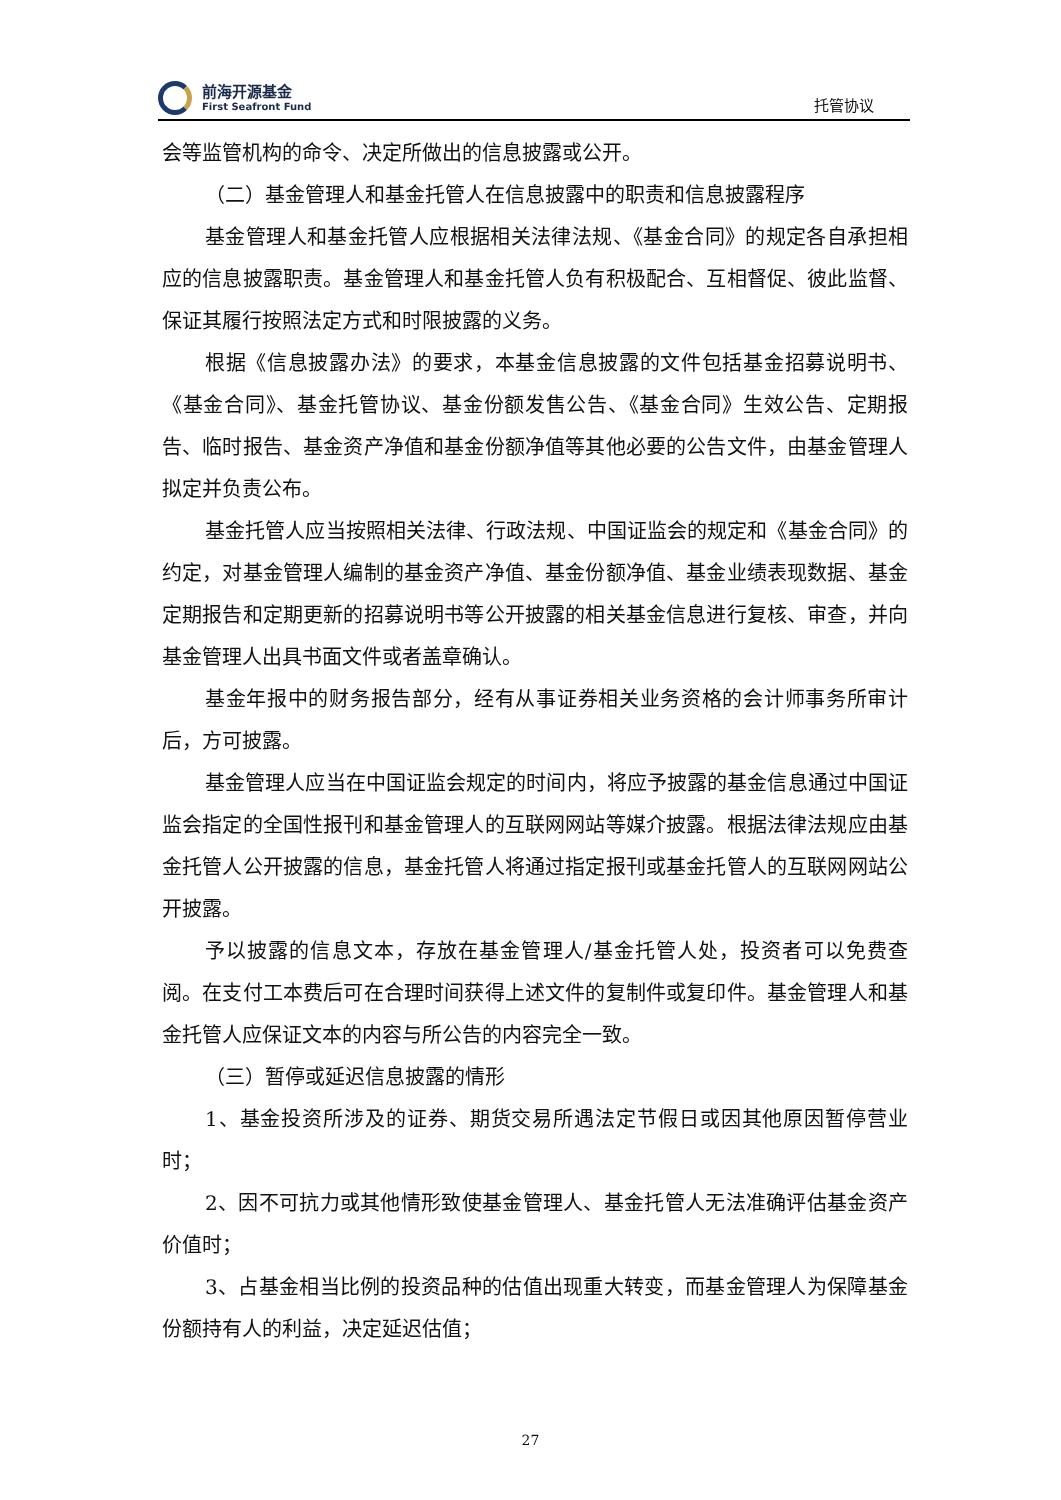前海开源基金
First Seafront Fund
托管协议
会等监管机构的命令、决定所做出的信息披露或公开。
（二）基金管理人和基金托管人在信息披露中的职责和信息披露程序
基金管理人和基金托管人应根据相关法律法规、《基金合同》的规定各自承担相应的信息披露职责。基金管理人和基金托管人负有积极配合、互相督促、彼此监督、保证其履行按照法定方式和时限披露的义务。
根据《信息披露办法》的要求，本基金信息披露的文件包括基金招募说明书、《基金合同》、基金托管协议、基金份额发售公告、《基金合同》生效公告、定期报告、临时报告、基金资产净值和基金份额净值等其他必要的公告文件，由基金管理人拟定并负责公布。
基金托管人应当按照相关法律、行政法规、中国证监会的规定和《基金合同》的约定，对基金管理人编制的基金资产净值、基金份额净值、基金业绩表现数据、基金定期报告和定期更新的招募说明书等公开披露的相关基金信息进行复核、审查，并向基金管理人出具书面文件或者盖章确认。
基金年报中的财务报告部分，经有从事证券相关业务资格的会计师事务所审计后，方可披露。
基金管理人应当在中国证监会规定的时间内，将应予披露的基金信息通过中国证监会指定的全国性报刊和基金管理人的互联网网站等媒介披露。根据法律法规应由基金托管人公开披露的信息，基金托管人将通过指定报刊或基金托管人的互联网网站公开披露。
予以披露的信息文本，存放在基金管理人/基金托管人处，投资者可以免费查阅。在支付工本费后可在合理时间获得上述文件的复制件或复印件。基金管理人和基金托管人应保证文本的内容与所公告的内容完全一致。
（三）暂停或延迟信息披露的情形
1、基金投资所涉及的证券、期货交易所遇法定节假日或因其他原因暂停营业时；
2、因不可抗力或其他情形致使基金管理人、基金托管人无法准确评估基金资产价值时；
3、占基金相当比例的投资品种的估值出现重大转变，而基金管理人为保障基金份额持有人的利益，决定延迟估值；
27